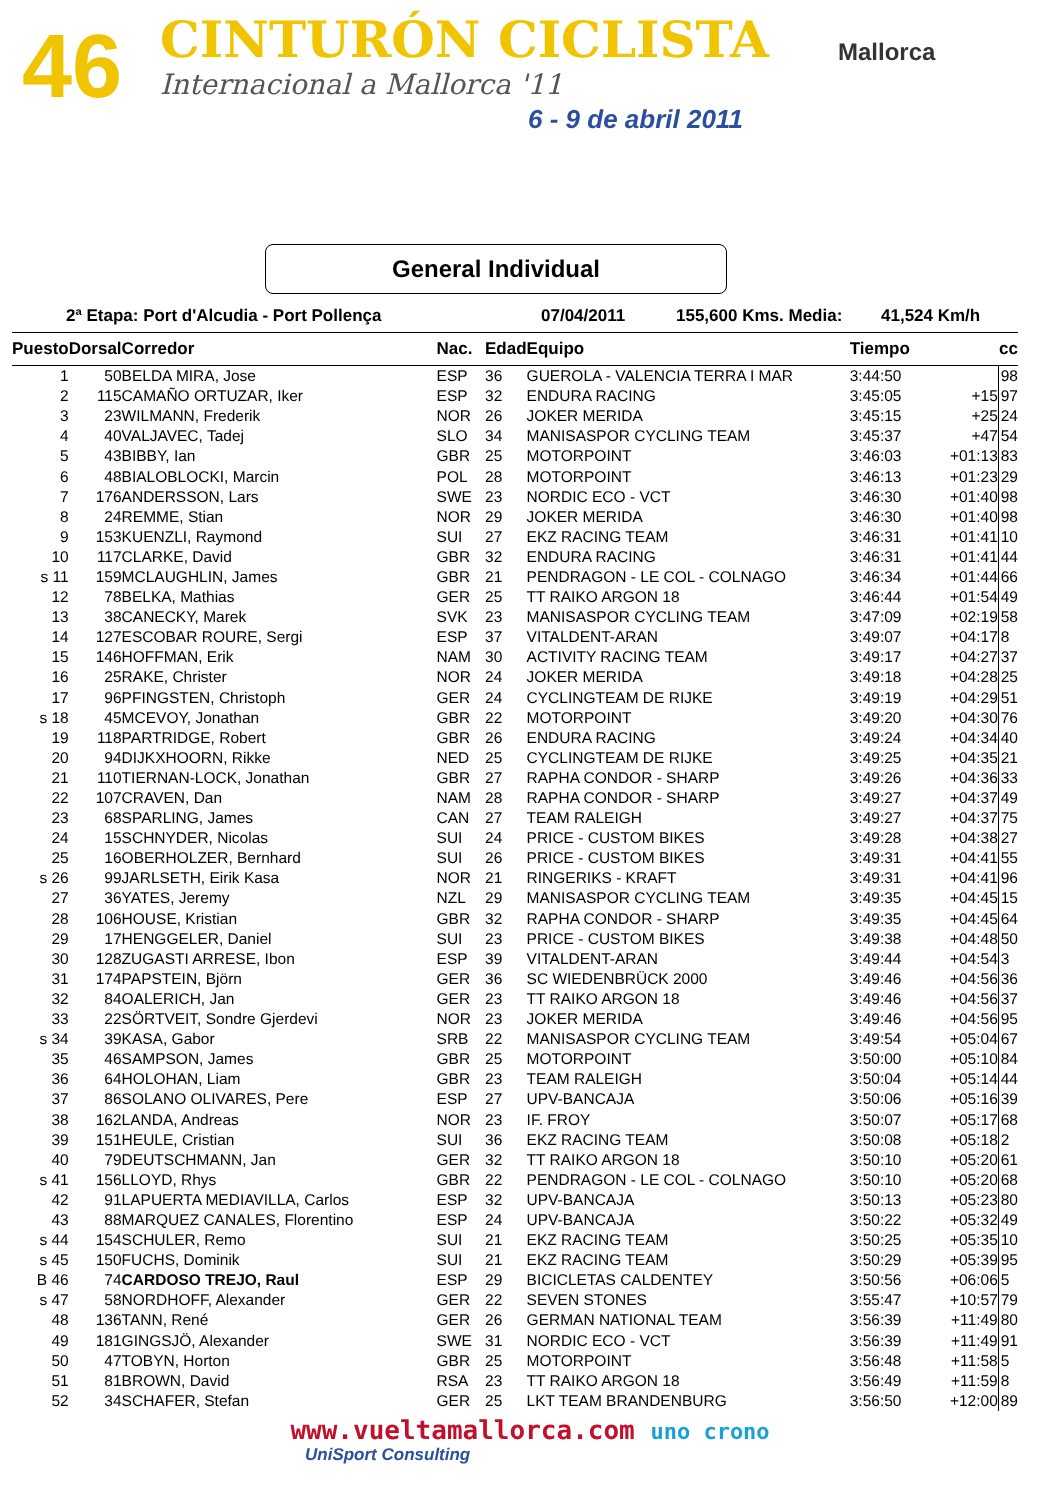46 CINTURÓN CICLISTA
Internacional a Mallorca '11
6 - 9 de abril 2011
Mallorca
General Individual
2ª Etapa: Port d'Alcudia - Port Pollença 07/04/2011 155,600 Kms. Media: 41,524 Km/h
| Puesto | Dorsal | Corredor | Nac. | Edad | Equipo | Tiempo | cc | |
| --- | --- | --- | --- | --- | --- | --- | --- | --- |
| 1 | 50 | BELDA MIRA, Jose | ESP | 36 | GUEROLA - VALENCIA TERRA I MAR | 3:44:50 | | 98 |
| 2 | 115 | CAMAÑO ORTUZAR, Iker | ESP | 32 | ENDURA RACING | 3:45:05 | +15 | 97 |
| 3 | 23 | WILMANN, Frederik | NOR | 26 | JOKER MERIDA | 3:45:15 | +25 | 24 |
| 4 | 40 | VALJAVEC, Tadej | SLO | 34 | MANISASPOR CYCLING TEAM | 3:45:37 | +47 | 54 |
| 5 | 43 | BIBBY, Ian | GBR | 25 | MOTORPOINT | 3:46:03 | +01:13 | 83 |
| 6 | 48 | BIALOBLOCKI, Marcin | POL | 28 | MOTORPOINT | 3:46:13 | +01:23 | 29 |
| 7 | 176 | ANDERSSON, Lars | SWE | 23 | NORDIC ECO - VCT | 3:46:30 | +01:40 | 98 |
| 8 | 24 | REMME, Stian | NOR | 29 | JOKER MERIDA | 3:46:30 | +01:40 | 98 |
| 9 | 153 | KUENZLI, Raymond | SUI | 27 | EKZ RACING TEAM | 3:46:31 | +01:41 | 10 |
| 10 | 117 | CLARKE, David | GBR | 32 | ENDURA RACING | 3:46:31 | +01:41 | 44 |
| s 11 | 159 | MCLAUGHLIN, James | GBR | 21 | PENDRAGON - LE COL - COLNAGO | 3:46:34 | +01:44 | 66 |
| 12 | 78 | BELKA, Mathias | GER | 25 | TT RAIKO ARGON 18 | 3:46:44 | +01:54 | 49 |
| 13 | 38 | CANECKY, Marek | SVK | 23 | MANISASPOR CYCLING TEAM | 3:47:09 | +02:19 | 58 |
| 14 | 127 | ESCOBAR ROURE, Sergi | ESP | 37 | VITALDENT-ARAN | 3:49:07 | +04:17 | 8 |
| 15 | 146 | HOFFMAN, Erik | NAM | 30 | ACTIVITY RACING TEAM | 3:49:17 | +04:27 | 37 |
| 16 | 25 | RAKE, Christer | NOR | 24 | JOKER MERIDA | 3:49:18 | +04:28 | 25 |
| 17 | 96 | PFINGSTEN, Christoph | GER | 24 | CYCLINGTEAM DE RIJKE | 3:49:19 | +04:29 | 51 |
| s 18 | 45 | MCEVOY, Jonathan | GBR | 22 | MOTORPOINT | 3:49:20 | +04:30 | 76 |
| 19 | 118 | PARTRIDGE, Robert | GBR | 26 | ENDURA RACING | 3:49:24 | +04:34 | 40 |
| 20 | 94 | DIJKXHOORN, Rikke | NED | 25 | CYCLINGTEAM DE RIJKE | 3:49:25 | +04:35 | 21 |
| 21 | 110 | TIERNAN-LOCK, Jonathan | GBR | 27 | RAPHA CONDOR - SHARP | 3:49:26 | +04:36 | 33 |
| 22 | 107 | CRAVEN, Dan | NAM | 28 | RAPHA CONDOR - SHARP | 3:49:27 | +04:37 | 49 |
| 23 | 68 | SPARLING, James | CAN | 27 | TEAM RALEIGH | 3:49:27 | +04:37 | 75 |
| 24 | 15 | SCHNYDER, Nicolas | SUI | 24 | PRICE - CUSTOM BIKES | 3:49:28 | +04:38 | 27 |
| 25 | 16 | OBERHOLZER, Bernhard | SUI | 26 | PRICE - CUSTOM BIKES | 3:49:31 | +04:41 | 55 |
| s 26 | 99 | JARLSETH, Eirik Kasa | NOR | 21 | RINGERIKS - KRAFT | 3:49:31 | +04:41 | 96 |
| 27 | 36 | YATES, Jeremy | NZL | 29 | MANISASPOR CYCLING TEAM | 3:49:35 | +04:45 | 15 |
| 28 | 106 | HOUSE, Kristian | GBR | 32 | RAPHA CONDOR - SHARP | 3:49:35 | +04:45 | 64 |
| 29 | 17 | HENGGELER, Daniel | SUI | 23 | PRICE - CUSTOM BIKES | 3:49:38 | +04:48 | 50 |
| 30 | 128 | ZUGASTI ARRESE, Ibon | ESP | 39 | VITALDENT-ARAN | 3:49:44 | +04:54 | 3 |
| 31 | 174 | PAPSTEIN, Björn | GER | 36 | SC WIEDENBRÜCK 2000 | 3:49:46 | +04:56 | 36 |
| 32 | 84 | OALERICH, Jan | GER | 23 | TT RAIKO ARGON 18 | 3:49:46 | +04:56 | 37 |
| 33 | 22 | SÖRTVEIT, Sondre Gjerdevi | NOR | 23 | JOKER MERIDA | 3:49:46 | +04:56 | 95 |
| s 34 | 39 | KASA, Gabor | SRB | 22 | MANISASPOR CYCLING TEAM | 3:49:54 | +05:04 | 67 |
| 35 | 46 | SAMPSON, James | GBR | 25 | MOTORPOINT | 3:50:00 | +05:10 | 84 |
| 36 | 64 | HOLOHAN, Liam | GBR | 23 | TEAM RALEIGH | 3:50:04 | +05:14 | 44 |
| 37 | 86 | SOLANO OLIVARES, Pere | ESP | 27 | UPV-BANCAJA | 3:50:06 | +05:16 | 39 |
| 38 | 162 | LANDA, Andreas | NOR | 23 | IF. FROY | 3:50:07 | +05:17 | 68 |
| 39 | 151 | HEULE, Cristian | SUI | 36 | EKZ RACING TEAM | 3:50:08 | +05:18 | 2 |
| 40 | 79 | DEUTSCHMANN, Jan | GER | 32 | TT RAIKO ARGON 18 | 3:50:10 | +05:20 | 61 |
| s 41 | 156 | LLOYD, Rhys | GBR | 22 | PENDRAGON - LE COL - COLNAGO | 3:50:10 | +05:20 | 68 |
| 42 | 91 | LAPUERTA MEDIAVILLA, Carlos | ESP | 32 | UPV-BANCAJA | 3:50:13 | +05:23 | 80 |
| 43 | 88 | MARQUEZ CANALES, Florentino | ESP | 24 | UPV-BANCAJA | 3:50:22 | +05:32 | 49 |
| s 44 | 154 | SCHULER, Remo | SUI | 21 | EKZ RACING TEAM | 3:50:25 | +05:35 | 10 |
| s 45 | 150 | FUCHS, Dominik | SUI | 21 | EKZ RACING TEAM | 3:50:29 | +05:39 | 95 |
| B 46 | 74 | CARDOSO TREJO, Raul | ESP | 29 | BICICLETAS CALDENTEY | 3:50:56 | +06:06 | 5 |
| s 47 | 58 | NORDHOFF, Alexander | GER | 22 | SEVEN STONES | 3:55:47 | +10:57 | 79 |
| 48 | 136 | TANN, René | GER | 26 | GERMAN NATIONAL TEAM | 3:56:39 | +11:49 | 80 |
| 49 | 181 | GINGSJÖ, Alexander | SWE | 31 | NORDIC ECO - VCT | 3:56:39 | +11:49 | 91 |
| 50 | 47 | TOBYN, Horton | GBR | 25 | MOTORPOINT | 3:56:48 | +11:58 | 5 |
| 51 | 81 | BROWN, David | RSA | 23 | TT RAIKO ARGON 18 | 3:56:49 | +11:59 | 8 |
| 52 | 34 | SCHAFER, Stefan | GER | 25 | LKT TEAM BRANDENBURG | 3:56:50 | +12:00 | 89 |
www.vueltamallorca.com uno crono
UniSport Consulting